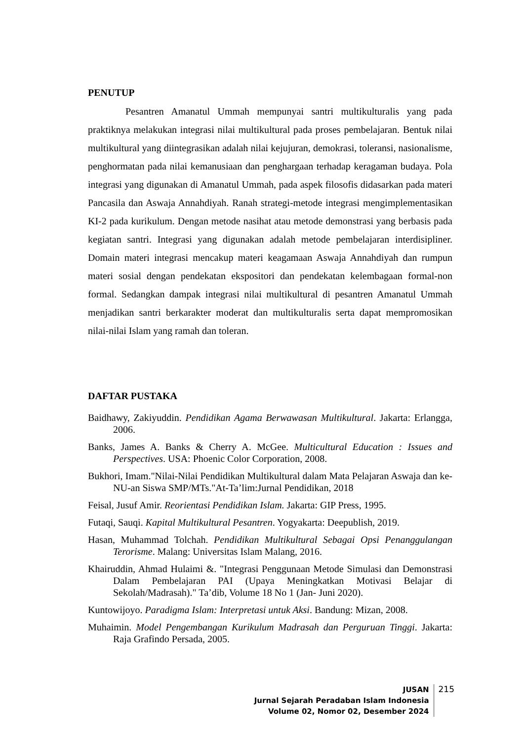PENUTUP
Pesantren Amanatul Ummah mempunyai santri multikulturalis yang pada praktiknya melakukan integrasi nilai multikultural pada proses pembelajaran. Bentuk nilai multikultural yang diintegrasikan adalah nilai kejujuran, demokrasi, toleransi, nasionalisme, penghormatan pada nilai kemanusiaan dan penghargaan terhadap keragaman budaya. Pola integrasi yang digunakan di Amanatul Ummah, pada aspek filosofis didasarkan pada materi Pancasila dan Aswaja Annahdiyah. Ranah strategi-metode integrasi mengimplementasikan KI-2 pada kurikulum. Dengan metode nasihat atau metode demonstrasi yang berbasis pada kegiatan santri. Integrasi yang digunakan adalah metode pembelajaran interdisipliner. Domain materi integrasi mencakup materi keagamaan Aswaja Annahdiyah dan rumpun materi sosial dengan pendekatan ekspositori dan pendekatan kelembagaan formal-non formal. Sedangkan dampak integrasi nilai multikultural di pesantren Amanatul Ummah menjadikan santri berkarakter moderat dan multikulturalis serta dapat mempromosikan nilai-nilai Islam yang ramah dan toleran.
DAFTAR PUSTAKA
Baidhawy, Zakiyuddin. Pendidikan Agama Berwawasan Multikultural. Jakarta: Erlangga, 2006.
Banks, James A. Banks & Cherry A. McGee. Multicultural Education : Issues and Perspectives. USA: Phoenic Color Corporation, 2008.
Bukhori, Imam."Nilai-Nilai Pendidikan Multikultural dalam Mata Pelajaran Aswaja dan ke-NU-an Siswa SMP/MTs."At-Ta’lim:Jurnal Pendidikan, 2018
Feisal, Jusuf Amir. Reorientasi Pendidikan Islam. Jakarta: GIP Press, 1995.
Futaqi, Sauqi. Kapital Multikultural Pesantren. Yogyakarta: Deepublish, 2019.
Hasan, Muhammad Tolchah. Pendidikan Multikultural Sebagai Opsi Penanggulangan Terorisme. Malang: Universitas Islam Malang, 2016.
Khairuddin, Ahmad Hulaimi &. "Integrasi Penggunaan Metode Simulasi dan Demonstrasi Dalam Pembelajaran PAI (Upaya Meningkatkan Motivasi Belajar di Sekolah/Madrasah)." Ta’dib, Volume 18 No 1 (Jan- Juni 2020).
Kuntowijoyo. Paradigma Islam: Interpretasi untuk Aksi. Bandung: Mizan, 2008.
Muhaimin. Model Pengembangan Kurikulum Madrasah dan Perguruan Tinggi. Jakarta: Raja Grafindo Persada, 2005.
JUSAN
Jurnal Sejarah Peradaban Islam Indonesia
Volume 02, Nomor 02, Desember 2024
215